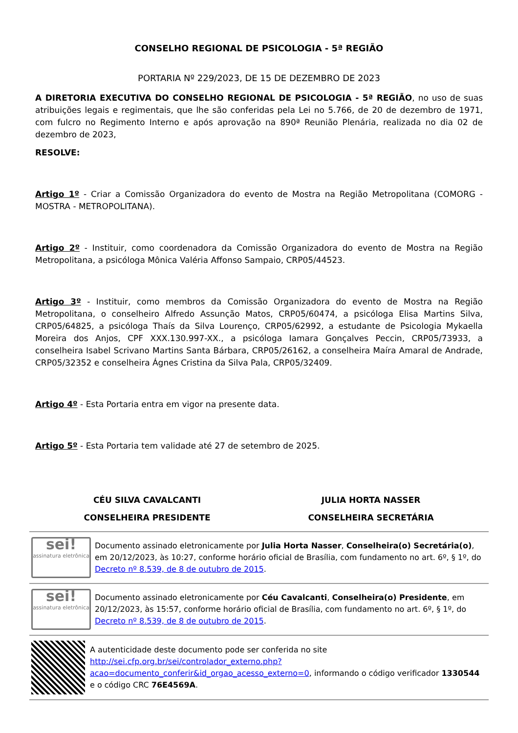CONSELHO REGIONAL DE PSICOLOGIA - 5ª REGIÃO
PORTARIA Nº 229/2023, DE 15 DE DEZEMBRO DE 2023
A DIRETORIA EXECUTIVA DO CONSELHO REGIONAL DE PSICOLOGIA - 5ª REGIÃO, no uso de suas atribuições legais e regimentais, que lhe são conferidas pela Lei no 5.766, de 20 de dezembro de 1971, com fulcro no Regimento Interno e após aprovação na 890ª Reunião Plenária, realizada no dia 02 de dezembro de 2023,
RESOLVE:
Artigo 1º - Criar a Comissão Organizadora do evento de Mostra na Região Metropolitana (COMORG - MOSTRA - METROPOLITANA).
Artigo 2º - Instituir, como coordenadora da Comissão Organizadora do evento de Mostra na Região Metropolitana, a psicóloga Mônica Valéria Affonso Sampaio, CRP05/44523.
Artigo 3º - Instituir, como membros da Comissão Organizadora do evento de Mostra na Região Metropolitana, o conselheiro Alfredo Assunção Matos, CRP05/60474, a psicóloga Elisa Martins Silva, CRP05/64825, a psicóloga Thaís da Silva Lourenço, CRP05/62992, a estudante de Psicologia Mykaella Moreira dos Anjos, CPF XXX.130.997-XX., a psicóloga Iamara Gonçalves Peccin, CRP05/73933, a conselheira Isabel Scrivano Martins Santa Bárbara, CRP05/26162, a conselheira Maíra Amaral de Andrade, CRP05/32352 e conselheira Ágnes Cristina da Silva Pala, CRP05/32409.
Artigo 4º - Esta Portaria entra em vigor na presente data.
Artigo 5º - Esta Portaria tem validade até 27 de setembro de 2025.
CÉU SILVA CAVALCANTI
CONSELHEIRA PRESIDENTE
JULIA HORTA NASSER
CONSELHEIRA SECRETÁRIA
sei!
assinatura eletrônica
Documento assinado eletronicamente por Julia Horta Nasser, Conselheira(o) Secretária(o), em 20/12/2023, às 10:27, conforme horário oficial de Brasília, com fundamento no art. 6º, § 1º, do Decreto nº 8.539, de 8 de outubro de 2015.
sei!
assinatura eletrônica
Documento assinado eletronicamente por Céu Cavalcanti, Conselheira(o) Presidente, em 20/12/2023, às 15:57, conforme horário oficial de Brasília, com fundamento no art. 6º, § 1º, do Decreto nº 8.539, de 8 de outubro de 2015.
A autenticidade deste documento pode ser conferida no site http://sei.cfp.org.br/sei/controlador_externo.php?acao=documento_conferir&id_orgao_acesso_externo=0, informando o código verificador 1330544 e o código CRC 76E4569A.